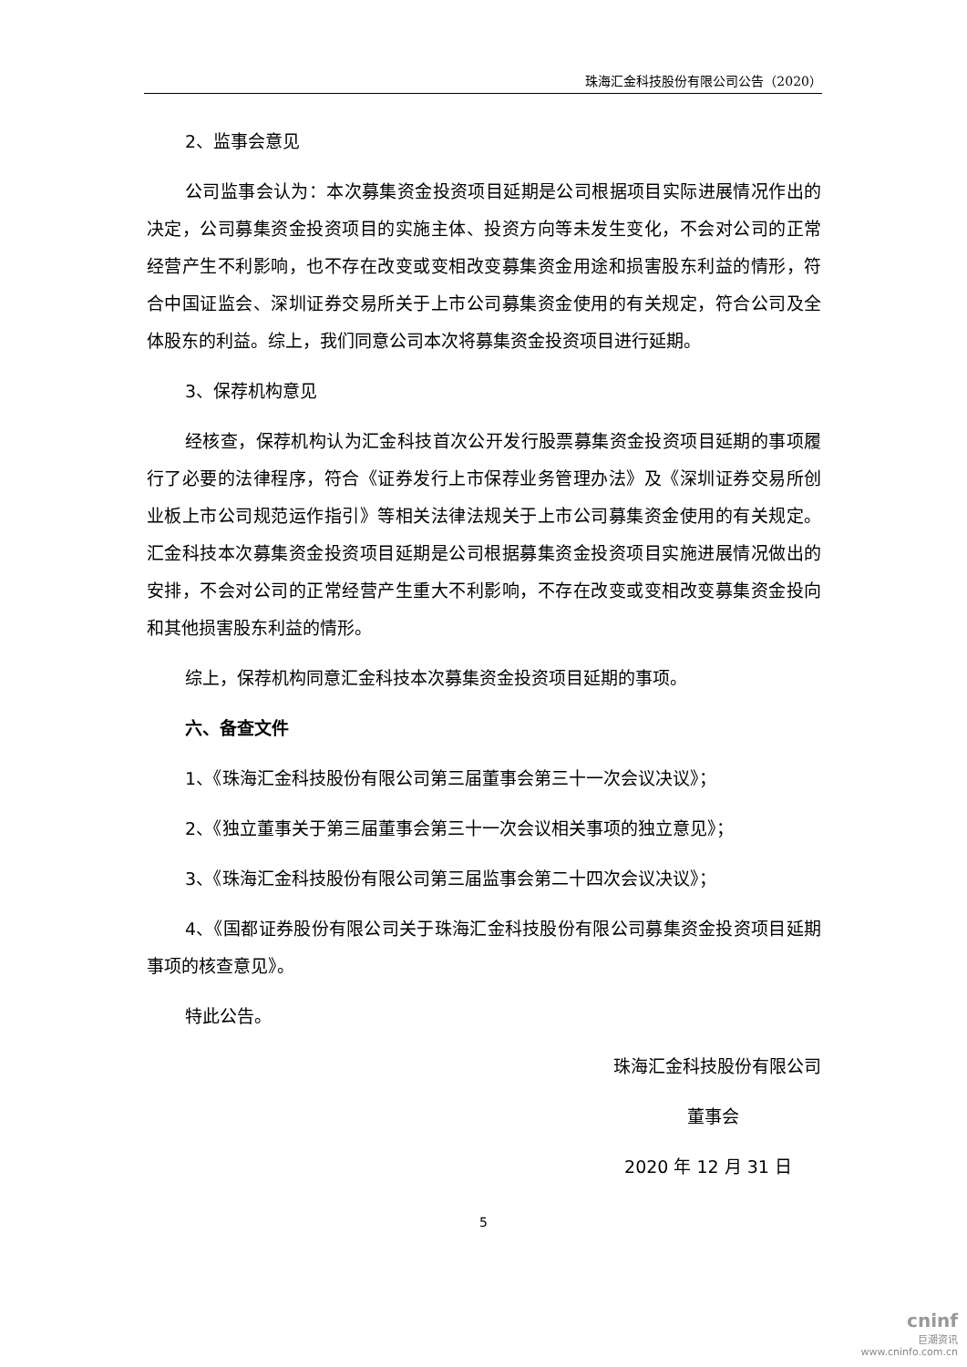珠海汇金科技股份有限公司公告（2020）
2、监事会意见
公司监事会认为：本次募集资金投资项目延期是公司根据项目实际进展情况作出的决定，公司募集资金投资项目的实施主体、投资方向等未发生变化，不会对公司的正常经营产生不利影响，也不存在改变或变相改变募集资金用途和损害股东利益的情形，符合中国证监会、深圳证券交易所关于上市公司募集资金使用的有关规定，符合公司及全体股东的利益。综上，我们同意公司本次将募集资金投资项目进行延期。
3、保荐机构意见
经核查，保荐机构认为汇金科技首次公开发行股票募集资金投资项目延期的事项履行了必要的法律程序，符合《证券发行上市保荐业务管理办法》及《深圳证券交易所创业板上市公司规范运作指引》等相关法律法规关于上市公司募集资金使用的有关规定。汇金科技本次募集资金投资项目延期是公司根据募集资金投资项目实施进展情况做出的安排，不会对公司的正常经营产生重大不利影响，不存在改变或变相改变募集资金投向和其他损害股东利益的情形。
综上，保荐机构同意汇金科技本次募集资金投资项目延期的事项。
六、备查文件
1、《珠海汇金科技股份有限公司第三届董事会第三十一次会议决议》；
2、《独立董事关于第三届董事会第三十一次会议相关事项的独立意见》；
3、《珠海汇金科技股份有限公司第三届监事会第二十四次会议决议》；
4、《国都证券股份有限公司关于珠海汇金科技股份有限公司募集资金投资项目延期事项的核查意见》。
特此公告。
珠海汇金科技股份有限公司
董事会
2020 年 12 月 31 日
5
cninf
巨潮资讯
www.cninfo.com.cn